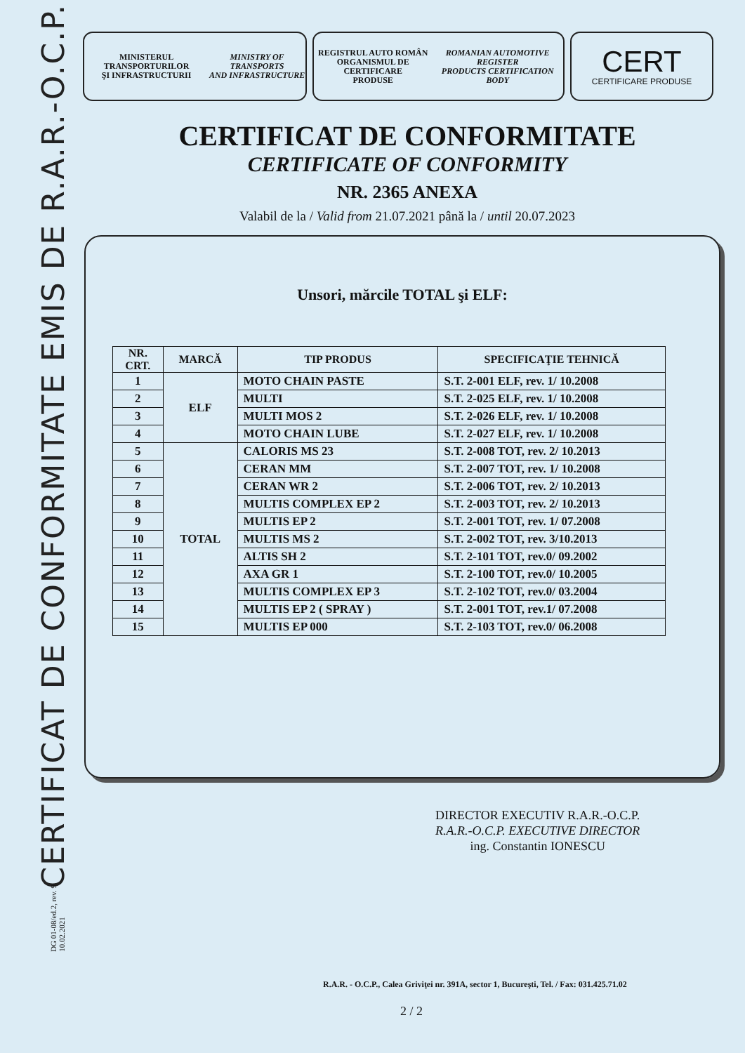CERTIFICAT DE CONFORMITATE EMIS DE R.A.R.-O.C.P.
DG 01-08/ed.2, rev. 9
10.02.2021
MINISTERUL TRANSPORTURILOR
ŞI INFRASTRUCTURII
MINISTRY OF TRANSPORTS
AND INFRASTRUCTURE
REGISTRUL AUTO ROMÂN
ORGANISMUL DE CERTIFICARE
PRODUSE
ROMANIAN AUTOMOTIVE REGISTER
PRODUCTS CERTIFICATION BODY
CERT
CERTIFICARE PRODUSE
CERTIFICAT DE CONFORMITATE
CERTIFICATE OF CONFORMITY
NR. 2365 ANEXA
Valabil de la / Valid from 21.07.2021 până la / until 20.07.2023
Unsori, mărcile TOTAL şi ELF:
| NR. CRT. | MARCĂ | TIP PRODUS | SPECIFICAŢIE TEHNICĂ |
| --- | --- | --- | --- |
| 1 | ELF | MOTO CHAIN PASTE | S.T. 2-001 ELF, rev. 1/ 10.2008 |
| 2 | | MULTI | S.T. 2-025 ELF, rev. 1/ 10.2008 |
| 3 | | MULTI MOS 2 | S.T. 2-026 ELF, rev. 1/ 10.2008 |
| 4 | | MOTO CHAIN LUBE | S.T. 2-027 ELF, rev. 1/ 10.2008 |
| 5 | TOTAL | CALORIS MS 23 | S.T. 2-008 TOT, rev. 2/ 10.2013 |
| 6 | | CERAN MM | S.T. 2-007 TOT, rev. 1/ 10.2008 |
| 7 | | CERAN WR 2 | S.T. 2-006 TOT, rev. 2/ 10.2013 |
| 8 | | MULTIS COMPLEX EP 2 | S.T. 2-003 TOT, rev. 2/ 10.2013 |
| 9 | | MULTIS EP 2 | S.T. 2-001 TOT, rev. 1/ 07.2008 |
| 10 | | MULTIS MS 2 | S.T. 2-002 TOT, rev. 3/10.2013 |
| 11 | | ALTIS SH 2 | S.T. 2-101 TOT, rev.0/ 09.2002 |
| 12 | | AXA GR 1 | S.T. 2-100 TOT, rev.0/ 10.2005 |
| 13 | | MULTIS COMPLEX EP 3 | S.T. 2-102 TOT, rev.0/ 03.2004 |
| 14 | | MULTIS EP 2 ( SPRAY ) | S.T. 2-001 TOT, rev.1/ 07.2008 |
| 15 | | MULTIS EP 000 | S.T. 2-103 TOT, rev.0/ 06.2008 |
DIRECTOR EXECUTIV R.A.R.-O.C.P.
R.A.R.-O.C.P. EXECUTIVE DIRECTOR
ing. Constantin IONESCU
R.A.R. - O.C.P., Calea Griviţei nr. 391A, sector 1, Bucureşti, Tel. / Fax: 031.425.71.02
2 / 2